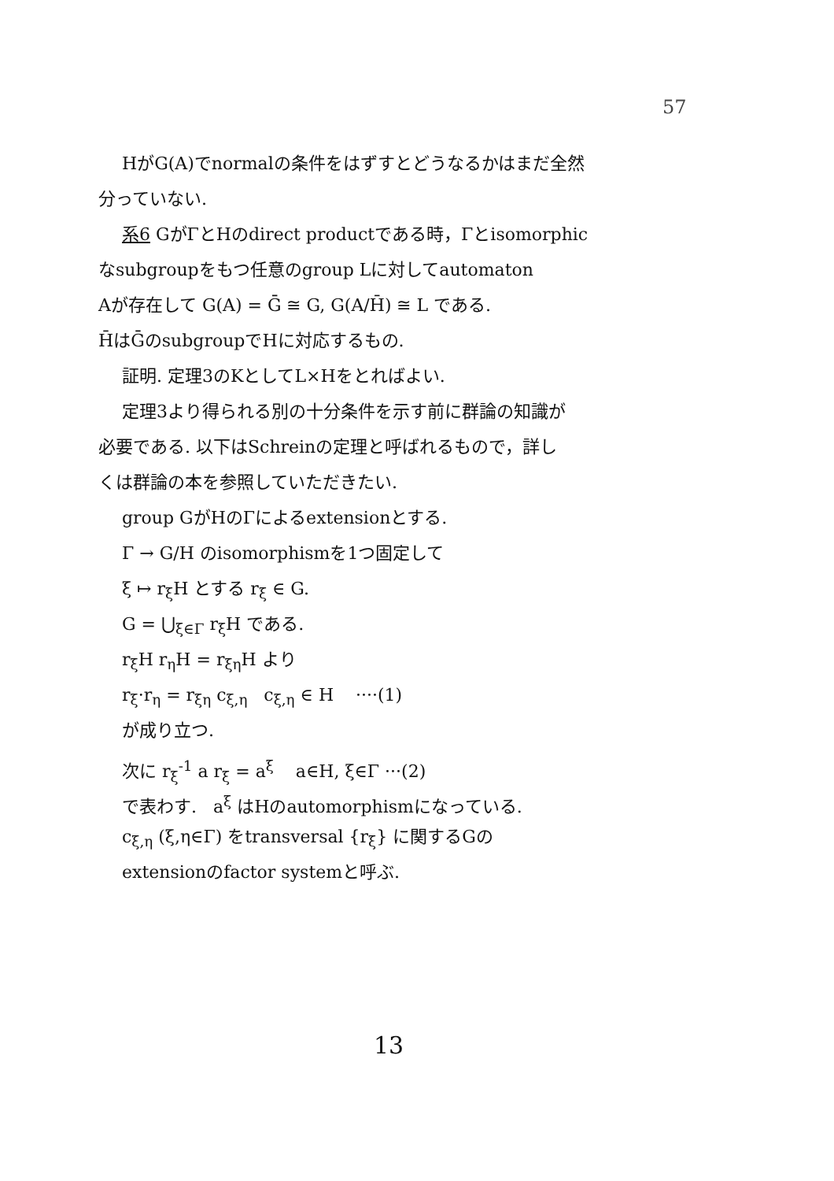57
HがG(A)でnormalの条件をはずすとどうなるかはまだ全然
分っていない.
系6 GがΓとHのdirect productである時，Γとisomorphic
なsubgroupをもつ任意のgroup Lに対してautomaton
Aが存在して G(A) = Ḡ ≅ G, G(A/H̄) ≅ L である.
H̄はḠのsubgroupでHに対応するもの.
証明. 定理3のKとしてL×Hをとればよい.
定理3より得られる別の十分条件を示す前に群論の知識が
必要である. 以下はSchreinの定理と呼ばれるもので，詳し
くは群論の本を参照していただきたい.
group GがHのΓによるextensionとする.
Γ → G/H のisomorphismを1つ固定して
ξ ↦ r<sub>ξ</sub>H とする r<sub>ξ</sub> ∈ G.
G = ⋃<sub>ξ∈Γ</sub> r<sub>ξ</sub>H である.
r<sub>ξ</sub>H r<sub>η</sub>H = r<sub>ξη</sub>H より
r<sub>ξ</sub>·r<sub>η</sub> = r<sub>ξη</sub> c<sub>ξ,η</sub> c<sub>ξ,η</sub> ∈ H ····(1)
が成り立つ.
次に r<sub>ξ</sub><sup>-1</sup> a r<sub>ξ</sub> = a<sup>ξ</sup> a∈H, ξ∈Γ ···(2)
で表わす. a<sup>ξ</sup> はHのautomorphismになっている.
c<sub>ξ,η</sub> (ξ,η∈Γ) をtransversal {r<sub>ξ</sub>} に関するGの
extensionのfactor systemと呼ぶ.
13